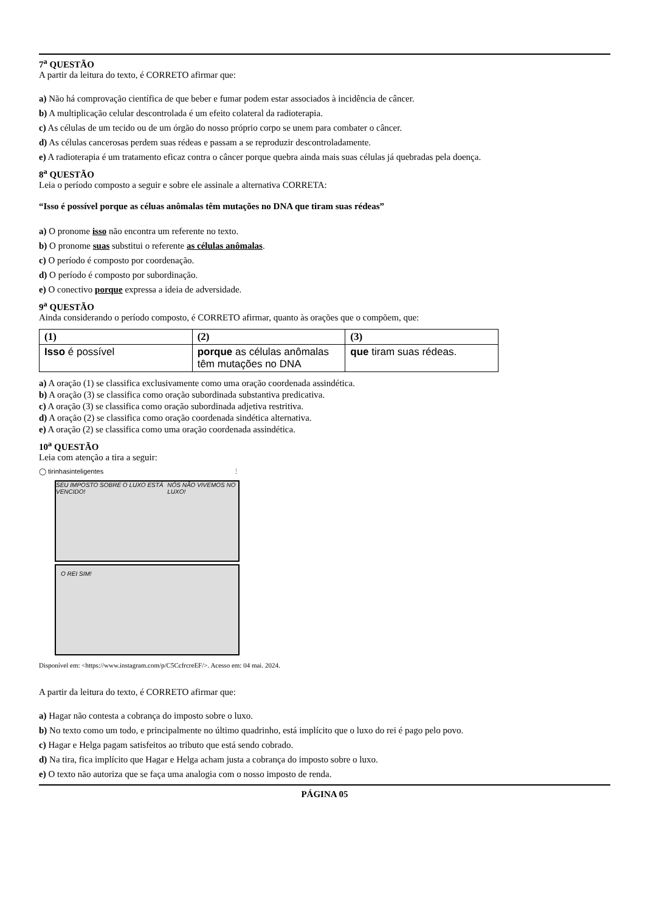7<sup>a</sup> QUESTÃO
A partir da leitura do texto, é CORRETO afirmar que:
a) Não há comprovação científica de que beber e fumar podem estar associados à incidência de câncer.
b) A multiplicação celular descontrolada é um efeito colateral da radioterapia.
c) As células de um tecido ou de um órgão do nosso próprio corpo se unem para combater o câncer.
d) As células cancerosas perdem suas rédeas e passam a se reproduzir descontroladamente.
e) A radioterapia é um tratamento eficaz contra o câncer porque quebra ainda mais suas células já quebradas pela doença.
8<sup>a</sup> QUESTÃO
Leia o período composto a seguir e sobre ele assinale a alternativa CORRETA:
“Isso é possível porque as céluas anômalas têm mutações no DNA que tiram suas rédeas”
a) O pronome isso não encontra um referente no texto.
b) O pronome suas substitui o referente as células anômalas.
c) O período é composto por coordenação.
d) O período é composto por subordinação.
e) O conectivo porque expressa a ideia de adversidade.
9<sup>a</sup> QUESTÃO
Ainda considerando o período composto, é CORRETO afirmar, quanto às orações que o compõem, que:
| (1) | (2) | (3) |
| --- | --- | --- |
| Isso é possível | porque as células anômalas têm mutações no DNA | que tiram suas rédeas. |
a) A oração (1) se classifica exclusivamente como uma oração coordenada assindética.
b) A oração (3) se classifica como oração subordinada substantiva predicativa.
c) A oração (3) se classifica como oração subordinada adjetiva restritiva.
d) A oração (2) se classifica como oração coordenada sindética alternativa.
e) A oração (2) se classifica como uma oração coordenada assindética.
10<sup>a</sup> QUESTÃO
Leia com atenção a tira a seguir:
◯ tirinhasinteligentes ⋮
SEU IMPOSTO SOBRE O LUXO ESTÁ VENCIDO! NÓS NÃO VIVEMOS NO LUXO!
O REI SIM!
Disponível em: <https://www.instagram.com/p/C5CcfrcreEF/>. Acesso em: 04 mai. 2024.
A partir da leitura do texto, é CORRETO afirmar que:
a) Hagar não contesta a cobrança do imposto sobre o luxo.
b) No texto como um todo, e principalmente no último quadrinho, está implícito que o luxo do rei é pago pelo povo.
c) Hagar e Helga pagam satisfeitos ao tributo que está sendo cobrado.
d) Na tira, fica implícito que Hagar e Helga acham justa a cobrança do imposto sobre o luxo.
e) O texto não autoriza que se faça uma analogia com o nosso imposto de renda.
PÁGINA 05